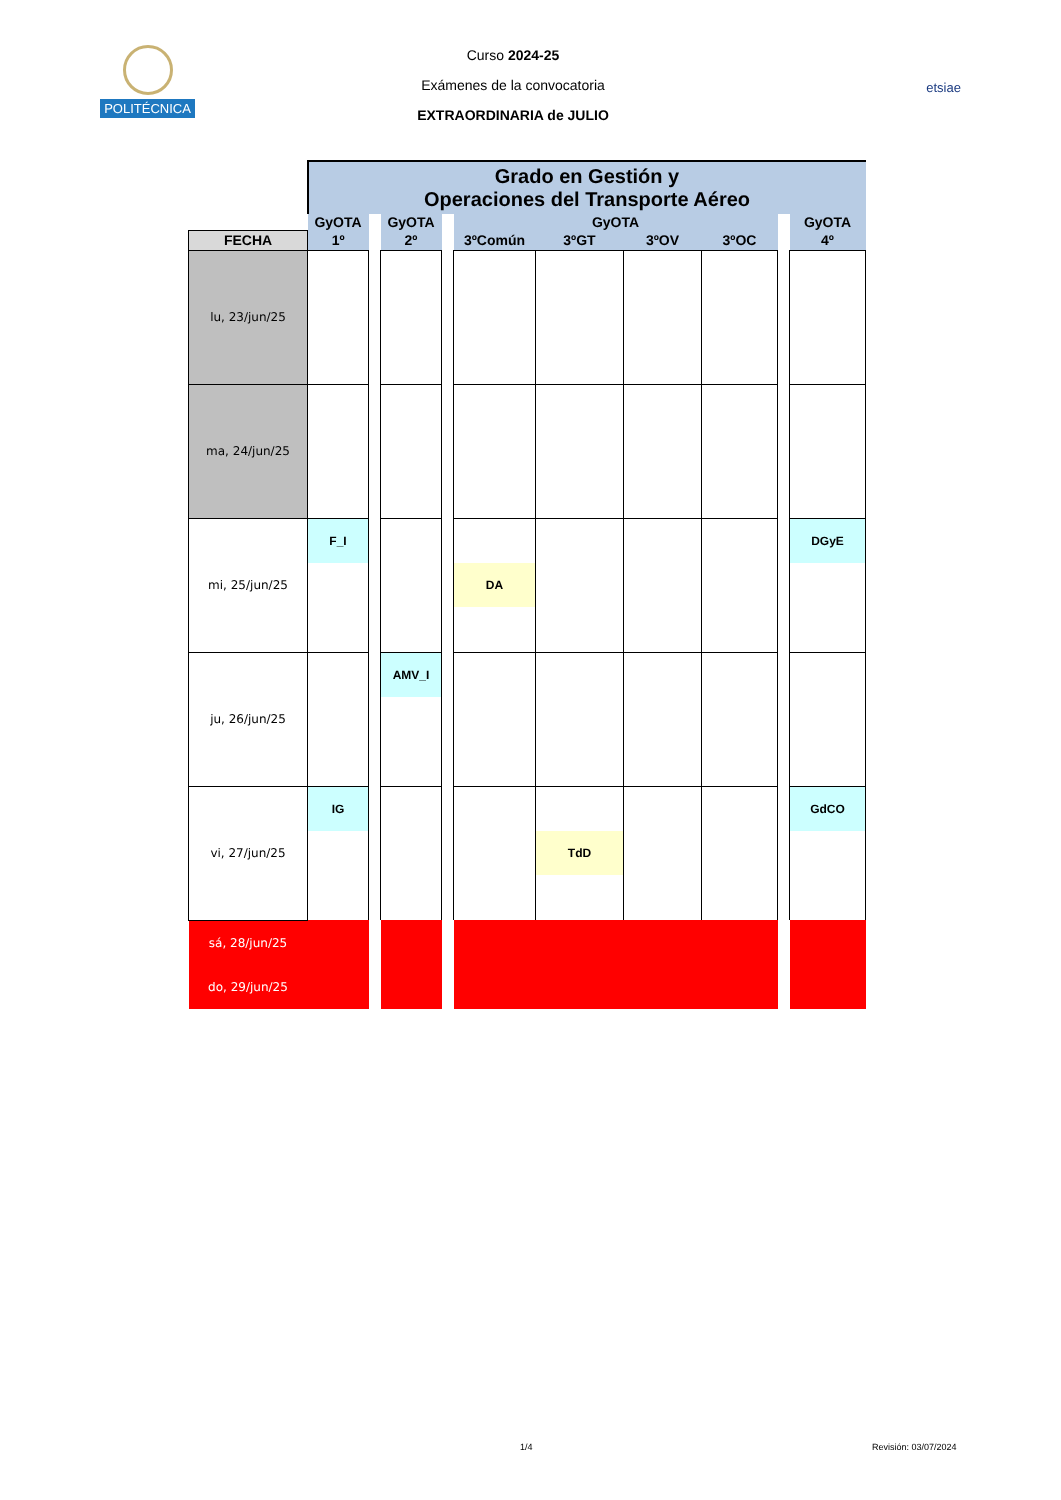POLITÉCNICA
Curso 2024-25
Exámenes de la convocatoria
EXTRAORDINARIA de JULIO
etsiae
| | Grado en Gestión y Operaciones del Transporte Aéreo | | | | | | | | | |
| | GyOTA | | GyOTA | | GyOTA | | | | | GyOTA |
| FECHA | 1º | | 2º | | 3ºComún | 3ºGT | 3ºOV | 3ºOC | | 4º |
| lu, 23/jun/25 | | | | | | | | | | |
| ma, 24/jun/25 | | | | | | | | | | |
| mi, 25/jun/25 | F_I | | | | DA | | | | | DGyE |
| ju, 26/jun/25 | | | AMV_I | | | | | | | |
| vi, 27/jun/25 | IG | | | | | TdD | | | | GdCO |
| sá, 28/jun/25 | | | | | | | | | | |
| do, 29/jun/25 | | | | | | | | | | |
1/4 Revisión: 03/07/2024